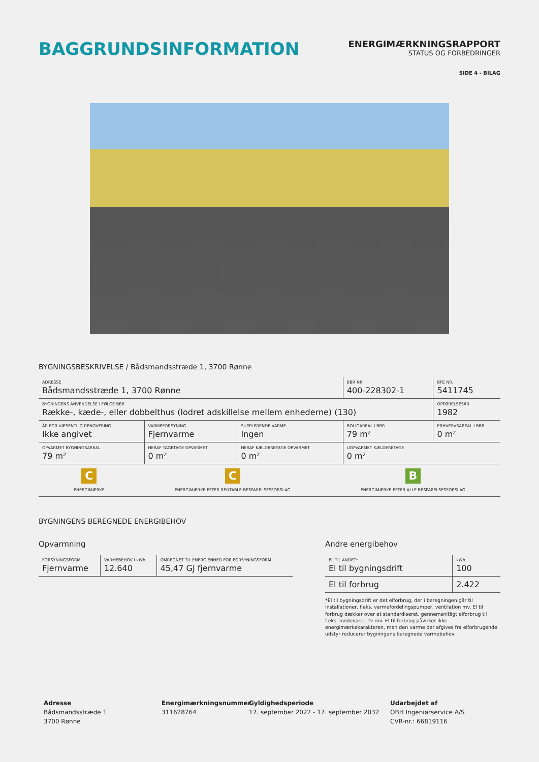BAGGRUNDSINFORMATION
ENERGIMÆRKNINGSRAPPORT
STATUS OG FORBEDRINGER
SIDE 4 - BILAG
BYGNINGSBESKRIVELSE / Bådsmandsstræde 1, 3700 Rønne
| ADRESSE Bådsmandsstræde 1, 3700 Rønne | | | BBR NR. 400-228302-1 | BFE NR. 5411745 |
| BYGNINGENS ANVENDELSE I FØLGE BBR Række-, kæde-, eller dobbelthus (lodret adskillelse mellem enhederne) (130) | | | | OPFØRELSESÅR 1982 |
| ÅR FOR VÆSENTLIG RENOVERING Ikke angivet | VARMEFORSYNING Fjernvarme | SUPPLERENDE VARME Ingen | BOLIGAREAL I BBR 79 m² | ERHVERVSAREAL I BBR 0 m² |
| OPVARMET BYGNINGSAREAL 79 m² | HERAF TAGETAGE OPVARMET 0 m² | HERAF KÆLDERETAGE OPVARMET 0 m² | UOPVARMET KÆLDERETAGE 0 m² | |
C
ENERGIMÆRKE
C
ENERGIMÆRKE EFTER RENTABLE BESPARELSESFORSLAG
B
ENERGIMÆRKE EFTER ALLE BESPARELSESFORSLAG
BYGNINGENS BEREGNEDE ENERGIBEHOV
Opvarmning
| FORSYNINGSFORM Fjernvarme | VARMEBEHOV I kWh 12.640 | OMREGNET TIL ENERGIENHED FOR FORSYNINGSFORM 45,47 GJ fjernvarme |
Andre energibehov
| EL TIL ANDET* El til bygningsdrift | kWh 100 |
| El til forbrug | 2.422 |
*El til bygningsdrift er det elforbrug, der i beregningen går til installationer, f.eks. varmefordelingspumper, ventilation mv. El til forbrug dækker over et standardiseret, gennemsnitligt elforbrug til f.eks. hvidevarer, tv mv. El til forbrug påvirker ikke energimærkekarakteren, men den varme der afgives fra elforbrugende udstyr reducerer bygningens beregnede varmebehov.
Adresse
Bådsmandsstræde 1
3700 Rønne
Energimærkningsnummer
311628764
Gyldighedsperiode
17. september 2022 - 17. september 2032
Udarbejdet af
OBH Ingeniørservice A/S
CVR-nr.: 66819116